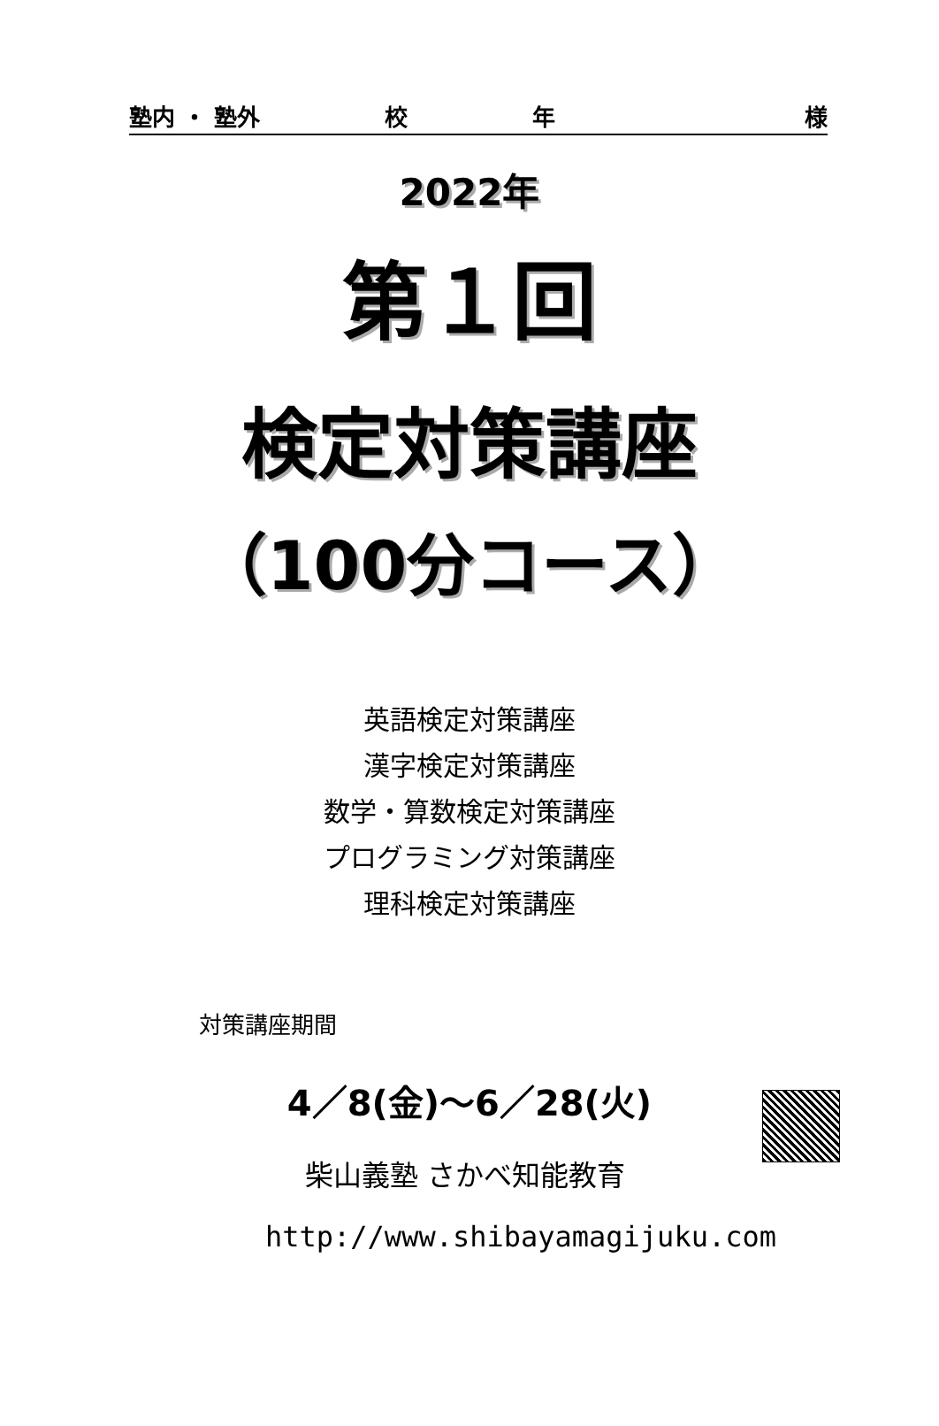塾内 ・ 塾外 校年 様
2022年
第１回
検定対策講座
（100分コース）
英語検定対策講座
漢字検定対策講座
数学・算数検定対策講座
プログラミング対策講座
理科検定対策講座
対策講座期間
4／8(金)～6／28(火)
柴山義塾 さかべ知能教育
http://www.shibayamagijuku.com